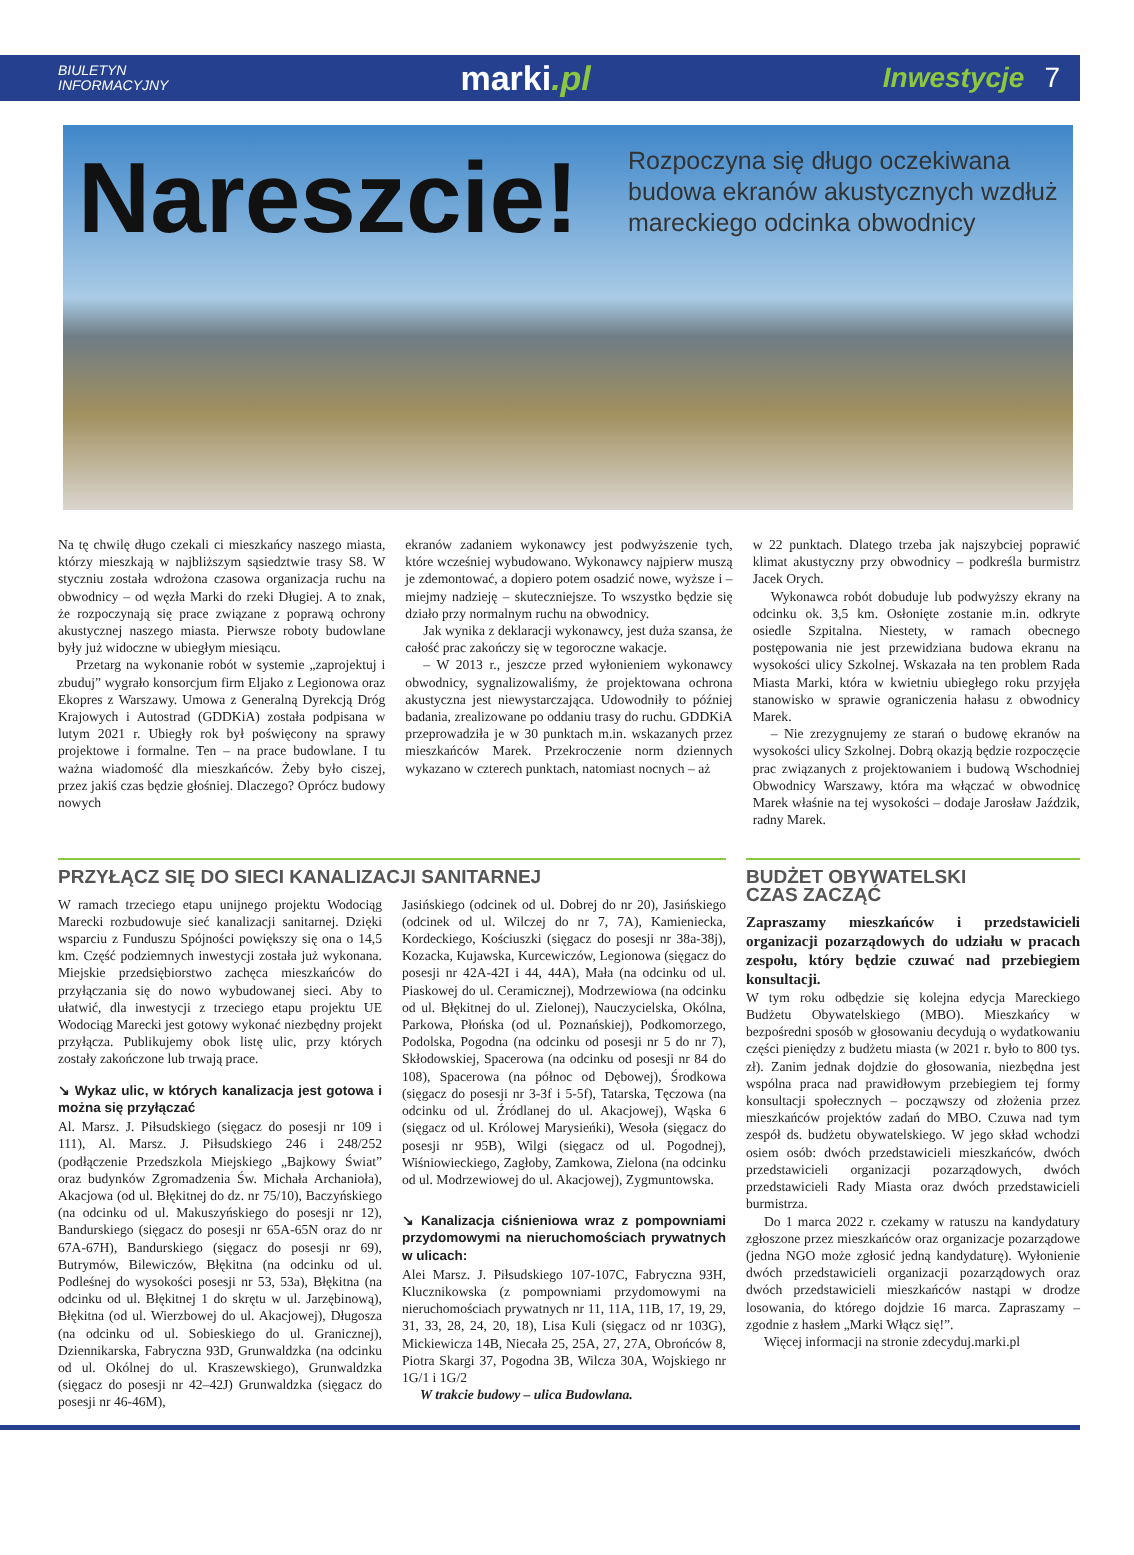BIULETYN
INFORMACYJNY
marki.pl
Inwestycje 7
Nareszcie!
Rozpoczyna się długo oczekiwana budowa ekranów akustycznych wzdłuż mareckiego odcinka obwodnicy
Na tę chwilę długo czekali ci mieszkańcy naszego miasta, którzy mieszkają w najbliższym sąsiedztwie trasy S8. W styczniu została wdrożona czasowa organizacja ruchu na obwodnicy – od węzła Marki do rzeki Długiej. A to znak, że rozpoczynają się prace związane z poprawą ochrony akustycznej naszego miasta. Pierwsze roboty budowlane były już widoczne w ubiegłym miesiącu.
Przetarg na wykonanie robót w systemie „zaprojektuj i zbuduj” wygrało konsorcjum firm Eljako z Legionowa oraz Ekopres z Warszawy. Umowa z Generalną Dyrekcją Dróg Krajowych i Autostrad (GDDKiA) została podpisana w lutym 2021 r. Ubiegły rok był poświęcony na sprawy projektowe i formalne. Ten – na prace budowlane. I tu ważna wiadomość dla mieszkańców. Żeby było ciszej, przez jakiś czas będzie głośniej. Dlaczego? Oprócz budowy nowych
ekranów zadaniem wykonawcy jest podwyższenie tych, które wcześniej wybudowano. Wykonawcy najpierw muszą je zdemontować, a dopiero potem osadzić nowe, wyższe i – miejmy nadzieję – skuteczniejsze. To wszystko będzie się działo przy normalnym ruchu na obwodnicy.
Jak wynika z deklaracji wykonawcy, jest duża szansa, że całość prac zakończy się w tegoroczne wakacje.
– W 2013 r., jeszcze przed wyłonieniem wykonawcy obwodnicy, sygnalizowaliśmy, że projektowana ochrona akustyczna jest niewystarczająca. Udowodniły to później badania, zrealizowane po oddaniu trasy do ruchu. GDDKiA przeprowadziła je w 30 punktach m.in. wskazanych przez mieszkańców Marek. Przekroczenie norm dziennych wykazano w czterech punktach, natomiast nocnych – aż
w 22 punktach. Dlatego trzeba jak najszybciej poprawić klimat akustyczny przy obwodnicy – podkreśla burmistrz Jacek Orych.
Wykonawca robót dobuduje lub podwyższy ekrany na odcinku ok. 3,5 km. Osłonięte zostanie m.in. odkryte osiedle Szpitalna. Niestety, w ramach obecnego postępowania nie jest przewidziana budowa ekranu na wysokości ulicy Szkolnej. Wskazała na ten problem Rada Miasta Marki, która w kwietniu ubiegłego roku przyjęła stanowisko w sprawie ograniczenia hałasu z obwodnicy Marek.
– Nie zrezygnujemy ze starań o budowę ekranów na wysokości ulicy Szkolnej. Dobrą okazją będzie rozpoczęcie prac związanych z projektowaniem i budową Wschodniej Obwodnicy Warszawy, która ma włączać w obwodnicę Marek właśnie na tej wysokości – dodaje Jarosław Jaździk, radny Marek.
PRZYŁĄCZ SIĘ DO SIECI KANALIZACJI SANITARNEJ
W ramach trzeciego etapu unijnego projektu Wodociąg Marecki rozbudowuje sieć kanalizacji sanitarnej. Dzięki wsparciu z Funduszu Spójności powiększy się ona o 14,5 km. Część podziemnych inwestycji została już wykonana. Miejskie przedsiębiorstwo zachęca mieszkańców do przyłączania się do nowo wybudowanej sieci. Aby to ułatwić, dla inwestycji z trzeciego etapu projektu UE Wodociąg Marecki jest gotowy wykonać niezbędny projekt przyłącza. Publikujemy obok listę ulic, przy których zostały zakończone lub trwają prace.
↘ Wykaz ulic, w których kanalizacja jest gotowa i można się przyłączać
Al. Marsz. J. Piłsudskiego (sięgacz do posesji nr 109 i 111), Al. Marsz. J. Piłsudskiego 246 i 248/252 (podłączenie Przedszkola Miejskiego „Bajkowy Świat” oraz budynków Zgromadzenia Św. Michała Archanioła), Akacjowa (od ul. Błękitnej do dz. nr 75/10), Baczyńskiego (na odcinku od ul. Makuszyńskiego do posesji nr 12), Bandurskiego (sięgacz do posesji nr 65A-65N oraz do nr 67A-67H), Bandurskiego (sięgacz do posesji nr 69), Butrymów, Bilewiczów, Błękitna (na odcinku od ul. Podleśnej do wysokości posesji nr 53, 53a), Błękitna (na odcinku od ul. Błękitnej 1 do skrętu w ul. Jarzębinową), Błękitna (od ul. Wierzbowej do ul. Akacjowej), Długosza (na odcinku od ul. Sobieskiego do ul. Granicznej), Dziennikarska, Fabryczna 93D, Grunwaldzka (na odcinku od ul. Okólnej do ul. Kraszewskiego), Grunwaldzka (sięgacz do posesji nr 42–42J) Grunwaldzka (sięgacz do posesji nr 46-46M),
Jasińskiego (odcinek od ul. Dobrej do nr 20), Jasińskiego (odcinek od ul. Wilczej do nr 7, 7A), Kamieniecka, Kordeckiego, Kościuszki (sięgacz do posesji nr 38a-38j), Kozacka, Kujawska, Kurcewiczów, Legionowa (sięgacz do posesji nr 42A-42I i 44, 44A), Mała (na odcinku od ul. Piaskowej do ul. Ceramicznej), Modrzewiowa (na odcinku od ul. Błękitnej do ul. Zielonej), Nauczycielska, Okólna, Parkowa, Płońska (od ul. Poznańskiej), Podkomorzego, Podolska, Pogodna (na odcinku od posesji nr 5 do nr 7), Skłodowskiej, Spacerowa (na odcinku od posesji nr 84 do 108), Spacerowa (na północ od Dębowej), Środkowa (sięgacz do posesji nr 3-3f i 5-5f), Tatarska, Tęczowa (na odcinku od ul. Źródlanej do ul. Akacjowej), Wąska 6 (sięgacz od ul. Królowej Marysieńki), Wesoła (sięgacz do posesji nr 95B), Wilgi (sięgacz od ul. Pogodnej), Wiśniowieckiego, Zagłoby, Zamkowa, Zielona (na odcinku od ul. Modrzewiowej do ul. Akacjowej), Zygmuntowska.
↘ Kanalizacja ciśnieniowa wraz z pompowniami przydomowymi na nieruchomościach prywatnych w ulicach:
Alei Marsz. J. Piłsudskiego 107-107C, Fabryczna 93H, Klucznikowska (z pompowniami przydomowymi na nieruchomościach prywatnych nr 11, 11A, 11B, 17, 19, 29, 31, 33, 28, 24, 20, 18), Lisa Kuli (sięgacz od nr 103G), Mickiewicza 14B, Niecała 25, 25A, 27, 27A, Obrońców 8, Piotra Skargi 37, Pogodna 3B, Wilcza 30A, Wojskiego nr 1G/1 i 1G/2
W trakcie budowy – ulica Budowlana.
BUDŻET OBYWATELSKI
CZAS ZACZĄĆ
Zapraszamy mieszkańców i przedstawicieli organizacji pozarządowych do udziału w pracach zespołu, który będzie czuwać nad przebiegiem konsultacji.
W tym roku odbędzie się kolejna edycja Mareckiego Budżetu Obywatelskiego (MBO). Mieszkańcy w bezpośredni sposób w głosowaniu decydują o wydatkowaniu części pieniędzy z budżetu miasta (w 2021 r. było to 800 tys. zł). Zanim jednak dojdzie do głosowania, niezbędna jest wspólna praca nad prawidłowym przebiegiem tej formy konsultacji społecznych – począwszy od złożenia przez mieszkańców projektów zadań do MBO. Czuwa nad tym zespół ds. budżetu obywatelskiego. W jego skład wchodzi osiem osób: dwóch przedstawicieli mieszkańców, dwóch przedstawicieli organizacji pozarządowych, dwóch przedstawicieli Rady Miasta oraz dwóch przedstawicieli burmistrza.
Do 1 marca 2022 r. czekamy w ratuszu na kandydatury zgłoszone przez mieszkańców oraz organizacje pozarządowe (jedna NGO może zgłosić jedną kandydaturę). Wyłonienie dwóch przedstawicieli organizacji pozarządowych oraz dwóch przedstawicieli mieszkańców nastąpi w drodze losowania, do którego dojdzie 16 marca. Zapraszamy – zgodnie z hasłem „Marki Włącz się!”.
Więcej informacji na stronie zdecyduj.marki.pl